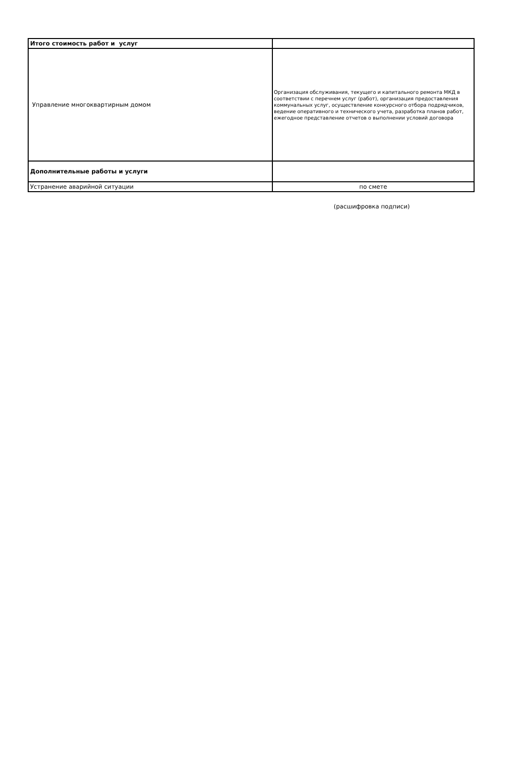| Итого стоимость работ и услуг | |
| Управление многоквартирным домом | Организация обслуживания, текущего и капитального ремонта МКД в соответствии с перечнем услуг (работ), организация предоставления коммунальных услуг, осуществление конкурсного отбора подрядчиков, ведение оперативного и технического учета, разработка планов работ, ежегодное представление отчетов о выполнении условий договора |
| Дополнительные работы и услуги | |
| Устранение аварийной ситуации | по смете |
(расшифровка подписи)